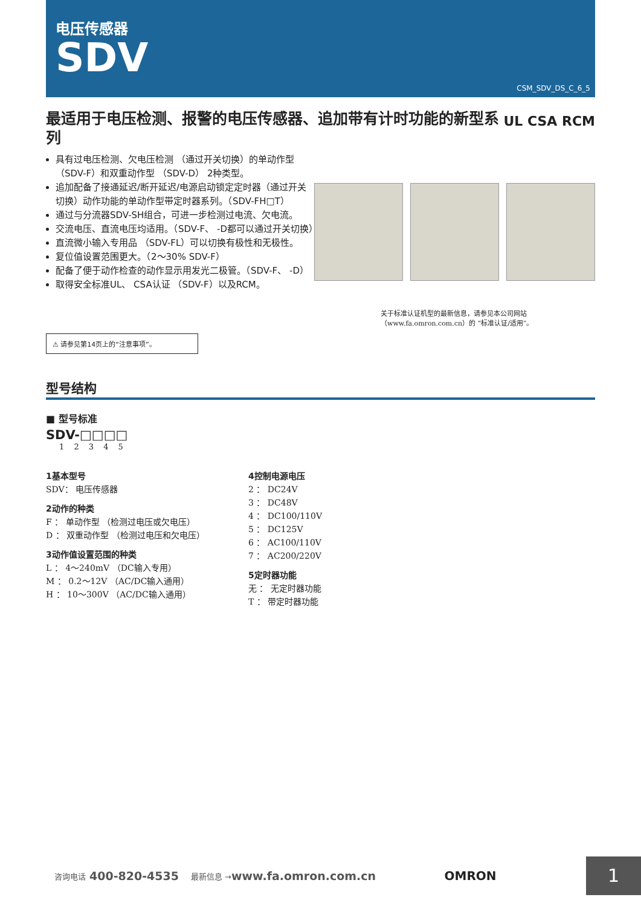电压传感器
SDV
CSM_SDV_DS_C_6_5
最适用于电压检测、报警的电压传感器、追加带有计时功能的新型系列
UL CSA RCM
具有过电压检测、欠电压检测 （通过开关切换）的单动作型 （SDV-F）和双重动作型 （SDV-D） 2种类型。
追加配备了接通延迟/断开延迟/电源启动锁定定时器（通过开关切换）动作功能的单动作型带定时器系列。（SDV-FH□T）
通过与分流器SDV-SH组合，可进一步检测过电流、欠电流。
交流电压、直流电压均适用。（SDV-F、 -D都可以通过开关切换）
直流微小输入专用品 （SDV-FL）可以切换有极性和无极性。
复位值设置范围更大。（2～30% SDV-F）
配备了便于动作检查的动作显示用发光二极管。（SDV-F、 -D）
取得安全标准UL、 CSA认证 （SDV-F）以及RCM。
关于标准认证机型的最新信息，请参见本公司网站
（www.fa.omron.com.cn）的 “标准认证/适用”。
⚠ 请参见第14页上的“注意事项”。
型号结构
■ 型号标准
SDV-□□□□
1 2 3 4 5
1基本型号
SDV： 电压传感器
2动作的种类
F ： 单动作型 （检测过电压或欠电压）
D ： 双重动作型 （检测过电压和欠电压）
3动作值设置范围的种类
L ： 4～240mV （DC输入专用）
M ： 0.2～12V （AC/DC输入通用）
H ： 10～300V （AC/DC输入通用）
4控制电源电压
2 ： DC24V
3 ： DC48V
4 ： DC100/110V
5 ： DC125V
6 ： AC100/110V
7 ： AC200/220V
5定时器功能
无 ： 无定时器功能
T ： 带定时器功能
咨询电话 400-820-4535 最新信息 → www.fa.omron.com.cn OMRON 1